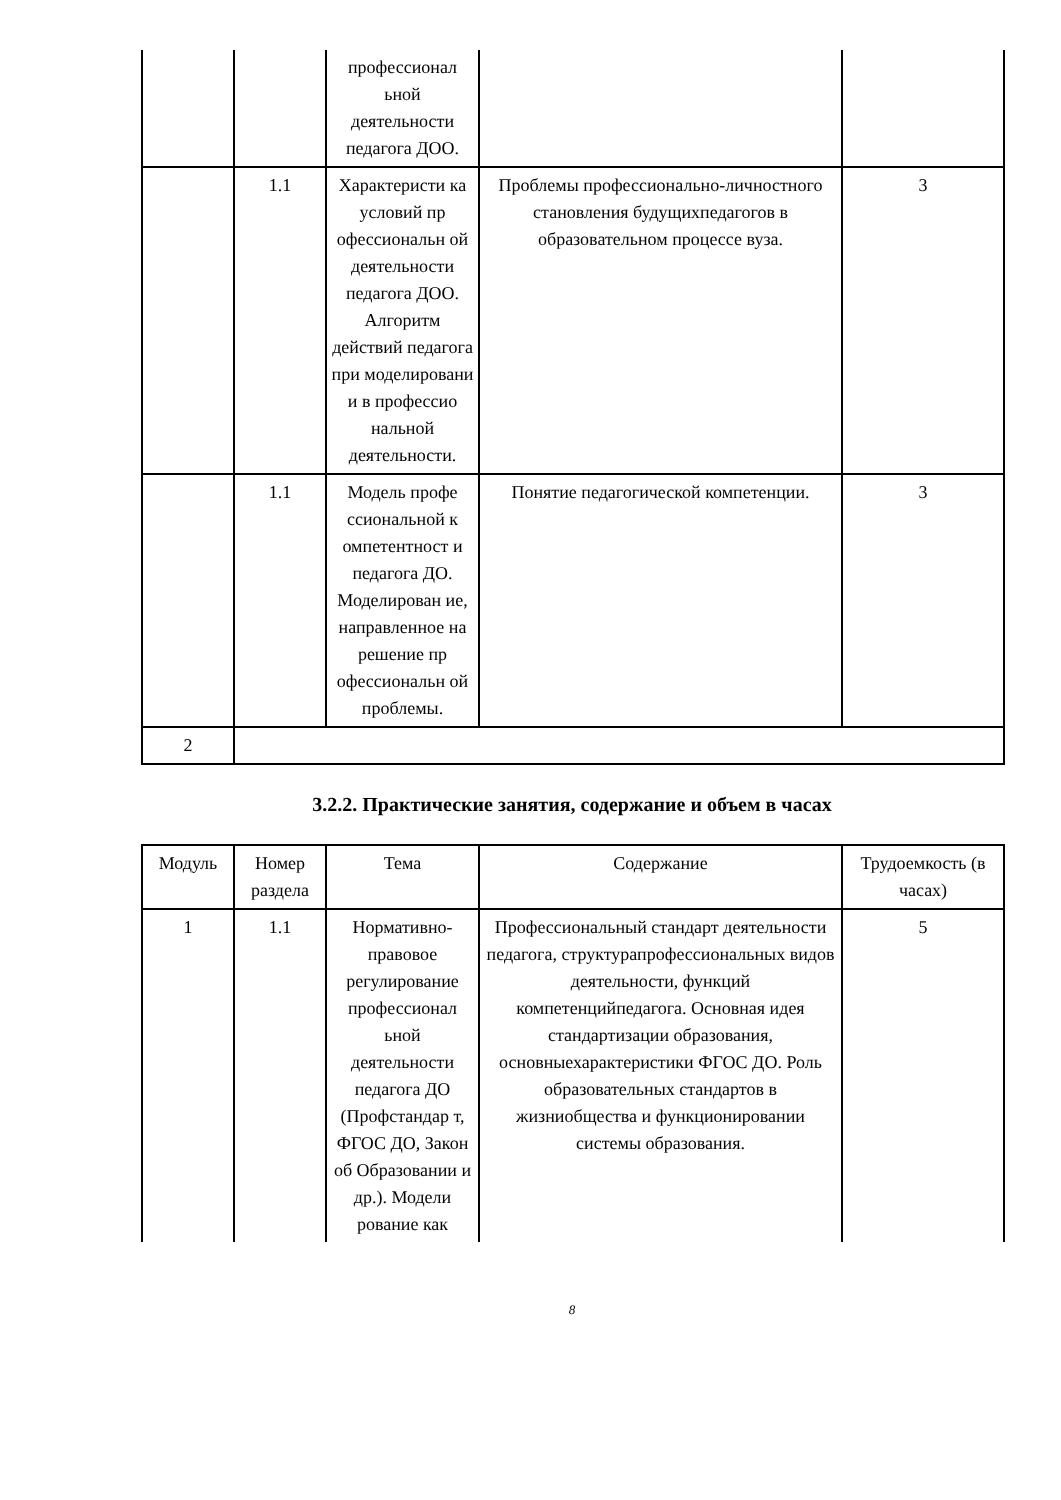| | | профессионал ьной деятельности педагога ДОО. | | |
| | 1.1 | Характеристи ка условий пр офессиональн ой деятельности педагога ДОО. Алгоритм действий педагога при моделировани и в профессио нальной деятельности. | Проблемы профессионально-личностного становления будущихпедагогов в образовательном процессе вуза. | 3 |
| | 1.1 | Модель профе ссиональной к омпетентност и педагога ДО. Моделирован ие, направленное на решение пр офессиональн ой проблемы. | Понятие педагогической компетенции. | 3 |
| 2 | | | | |
3.2.2. Практические занятия, содержание и объем в часах
| Модуль | Номер раздела | Тема | Содержание | Трудоемкость (в часах) |
| --- | --- | --- | --- | --- |
| 1 | 1.1 | Нормативно-правовое регулирование профессионал ьной деятельности педагога ДО (Профстандар т, ФГОС ДО, Закон об Образовании и др.). Модели рование как | Профессиональный стандарт деятельности педагога, структурапрофессиональных видов деятельности, функций компетенцийпедагога. Основная идея стандартизации образования, основныехарактеристики ФГОС ДО. Роль образовательных стандартов в жизниобщества и функционировании системы образования. | 5 |
8